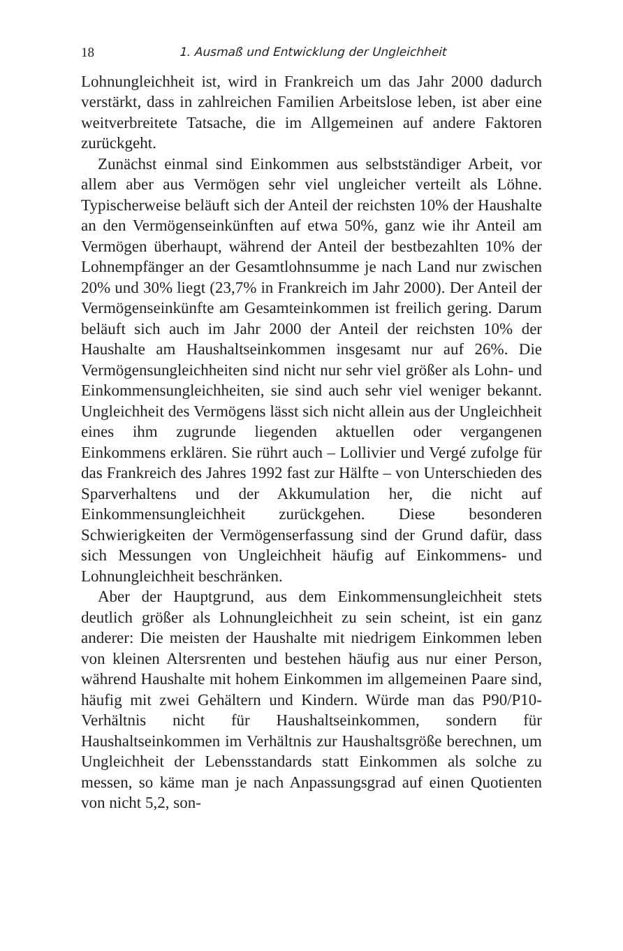18 1. Ausmaß und Entwicklung der Ungleichheit
Lohnungleichheit ist, wird in Frankreich um das Jahr 2000 dadurch verstärkt, dass in zahlreichen Familien Arbeitslose leben, ist aber eine weitverbreitete Tatsache, die im Allgemeinen auf andere Faktoren zurückgeht.
Zunächst einmal sind Einkommen aus selbstständiger Arbeit, vor allem aber aus Vermögen sehr viel ungleicher verteilt als Löhne. Typischerweise beläuft sich der Anteil der reichsten 10% der Haushalte an den Vermögenseinkünften auf etwa 50%, ganz wie ihr Anteil am Vermögen überhaupt, während der Anteil der bestbezahlten 10% der Lohnempfänger an der Gesamtlohnsumme je nach Land nur zwischen 20% und 30% liegt (23,7% in Frankreich im Jahr 2000). Der Anteil der Vermögenseinkünfte am Gesamteinkommen ist freilich gering. Darum beläuft sich auch im Jahr 2000 der Anteil der reichsten 10% der Haushalte am Haushaltseinkommen insgesamt nur auf 26%. Die Vermögensungleichheiten sind nicht nur sehr viel größer als Lohn- und Einkommensungleichheiten, sie sind auch sehr viel weniger bekannt. Ungleichheit des Vermögens lässt sich nicht allein aus der Ungleichheit eines ihm zugrunde liegenden aktuellen oder vergangenen Einkommens erklären. Sie rührt auch – Lollivier und Vergé zufolge für das Frankreich des Jahres 1992 fast zur Hälfte – von Unterschieden des Sparverhaltens und der Akkumulation her, die nicht auf Einkommensungleichheit zurückgehen. Diese besonderen Schwierigkeiten der Vermögenserfassung sind der Grund dafür, dass sich Messungen von Ungleichheit häufig auf Einkommens- und Lohnungleichheit beschränken.
Aber der Hauptgrund, aus dem Einkommensungleichheit stets deutlich größer als Lohnungleichheit zu sein scheint, ist ein ganz anderer: Die meisten der Haushalte mit niedrigem Einkommen leben von kleinen Altersrenten und bestehen häufig aus nur einer Person, während Haushalte mit hohem Einkommen im allgemeinen Paare sind, häufig mit zwei Gehältern und Kindern. Würde man das P90/P10-Verhältnis nicht für Haushaltseinkommen, sondern für Haushaltseinkommen im Verhältnis zur Haushaltsgröße berechnen, um Ungleichheit der Lebensstandards statt Einkommen als solche zu messen, so käme man je nach Anpassungsgrad auf einen Quotienten von nicht 5,2, son-